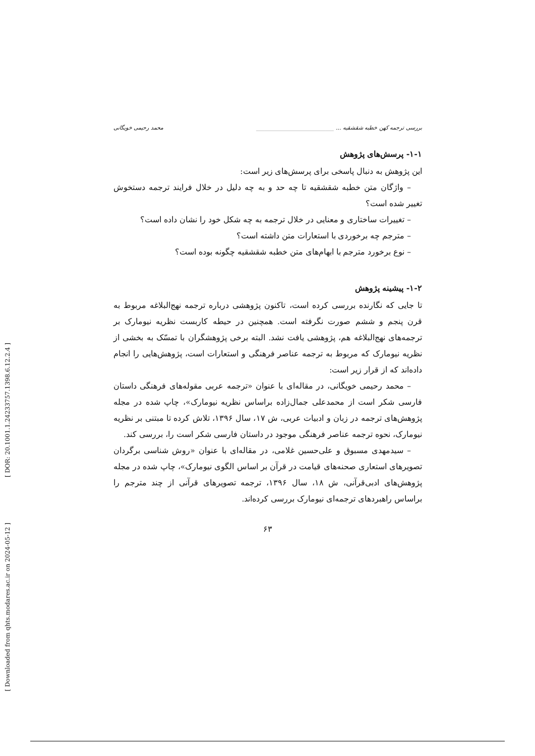[ DOR: 20.1001.1.24233757.1398.6.12.2.4 ]
[ Downloaded from qhts.modares.ac.ir on 2024-05-12 ]
بررسی ترجمه کهن خطبه شقشقیه ... ____________________________ محمد رحیمی خویگانی
۱-۱- پرسش‌های پژوهش
این پژوهش به دنبال پاسخی برای پرسش‌های زیر است:
– واژگان متن خطبه شقشقیه تا چه حد و به چه دلیل در خلال فرایند ترجمه دستخوش تغییر شده است؟
– تغییرات ساختاری و معنایی در خلال ترجمه به چه شکل خود را نشان داده است؟
– مترجم چه برخوردی با استعارات متن داشته است؟
– نوع برخورد مترجم با ابهام‌های متن خطبه شقشقیه چگونه بوده است؟
۱-۲- پیشینه پژوهش
تا جایی که نگارنده بررسی کرده است، تاکنون پژوهشی درباره ترجمه نهج‌البلاغه مربوط به قرن پنجم و ششم صورت نگرفته است. همچنین در حیطه کاربست نظریه نیومارک بر ترجمه‌های نهج‌البلاغه هم، پژوهشی یافت نشد. البته برخی پژوهشگران با تمسّک به بخشی از نظریه نیومارک که مربوط به ترجمه عناصر فرهنگی و استعارات است، پژوهش‌هایی را انجام داده‌اند که از قرار زیر است:
– محمد رحیمی خویگانی، در مقاله‌ای با عنوان «ترجمه عربی مقوله‌های فرهنگی داستان فارسی شکر است از محمدعلی جمال‌زاده براساس نظریه نیومارک»، چاپ شده در مجله پژوهش‌های ترجمه در زبان و ادبیات عربی، ش ۱۷، سال ۱۳۹۶، تلاش کرده تا مبتنی بر نظریه نیومارک، نحوه ترجمه عناصر فرهنگی موجود در داستان فارسی شکر است را، بررسی کند.
– سیدمهدی مسبوق و علی‌حسین غلامی، در مقاله‌ای با عنوان «روش شناسی برگردان تصویرهای استعاری صحنه‌های قیامت در قرآن بر اساس الگوی نیومارک»، چاپ شده در مجله پژوهش‌های ادبی‌قرآنی، ش ۱۸، سال ۱۳۹۶، ترجمه تصویرهای قرآنی از چند مترجم را براساس راهبردهای ترجمه‌ای نیومارک بررسی کرده‌اند.
۶۳